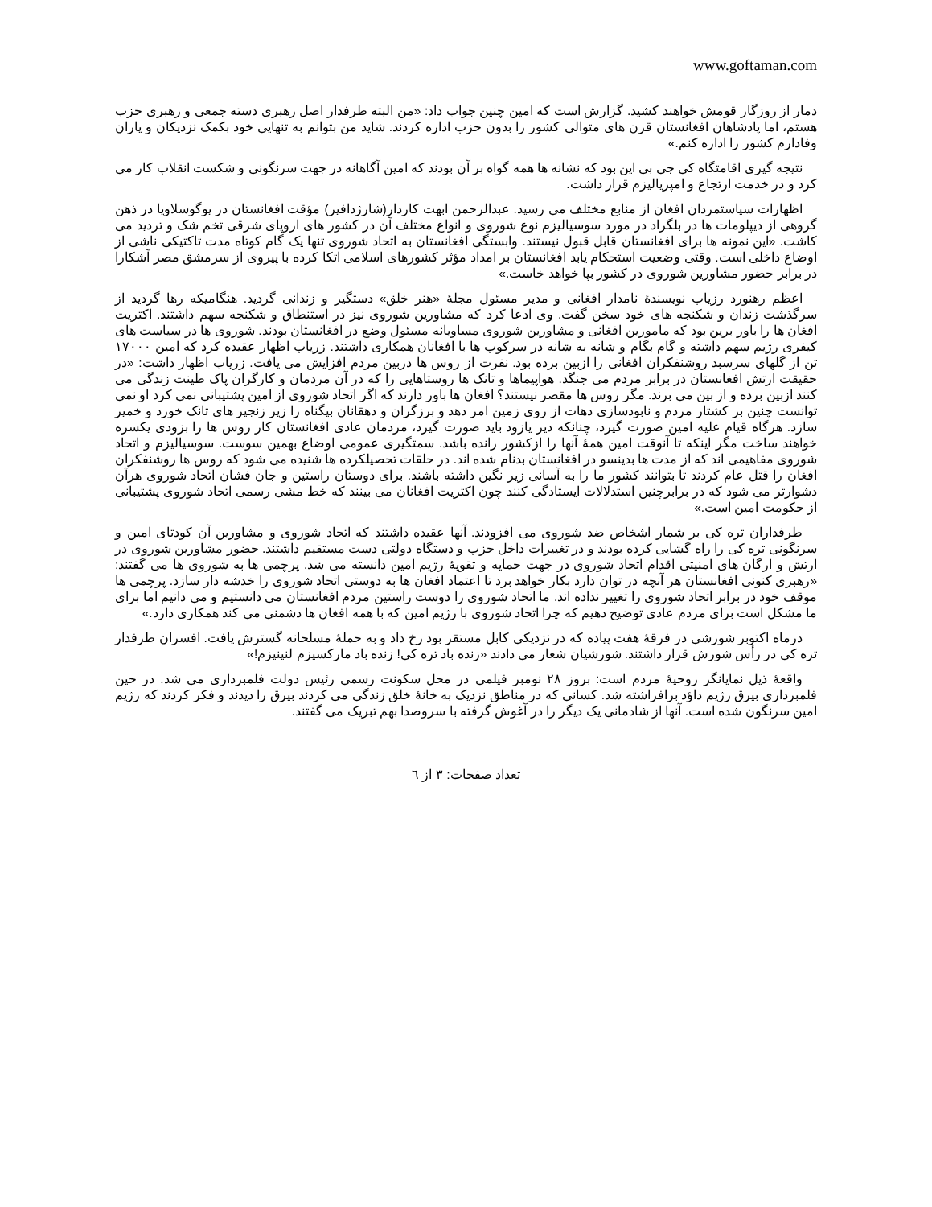www.goftaman.com
دمار از روزگار قومش خواهند کشید. گزارش است که امین چنین جواب داد: «من البته طرفدار اصل رهبری دسته جمعی و رهبری حزب هستم، اما پادشاهان افغانستان قرن های متوالی کشور را بدون حزب اداره کردند. شاید من بتوانم به تنهایی خود بکمک نزدیکان و یاران وفادارم کشور را اداره کنم.»
نتیجه گیری اقامتگاه کی جی بی این بود که نشانه ها همه گواه بر آن بودند که امین آگاهانه در جهت سرنگونی و شکست انقلاب کار می کرد و در خدمت ارتجاع و امپریالیزم قرار داشت.
اظهارات سیاستمردان افغان از منابع مختلف می رسید. عبدالرحمن ابهت کاردار(شارژدافیر) مؤقت افغانستان در یوگوسلاویا در ذهن گروهی از دیپلومات ها در بلگراد در مورد سوسیالیزم نوع شوروی و انواع مختلف آن در کشور های اروپای شرقی تخم شک و تردید می کاشت. «این نمونه ها برای افغانستان قابل قبول نیستند. وابستگی افغانستان به اتحاد شوروی تنها یک گام کوتاه مدت تاکتیکی ناشی از اوضاع داخلی است. وقتی وضعیت استحکام یابد افغانستان بر امداد مؤثر کشورهای اسلامی اتکا کرده با پیروی از سرمشق مصر آشکارا در برابر حضور مشاورین شوروی در کشور بپا خواهد خاست.»
اعظم رهنورد رزیاب نویسندۀ نامدار افغانی و مدیر مسئول مجلۀ «هنر خلق» دستگیر و زندانی گردید. هنگامیکه رها گردید از سرگذشت زندان و شکنجه های خود سخن گفت. وی ادعا کرد که مشاورین شوروی نیز در استنطاق و شکنجه سهم داشتند. اکثریت افغان ها را باور برین بود که مامورین افغانی و مشاورین شوروی مساویانه مسئول وضع در افغانستان بودند. شوروی ها در سیاست های کیفری رژیم سهم داشته و گام بگام و شانه به شانه در سرکوب ها با افغانان همکاری داشتند. زریاب اظهار عقیده کرد که امین ۱۷۰۰۰ تن از گلهای سرسبد روشنفکران افغانی را ازبین برده بود. نفرت از روس ها دربین مردم افزایش می یافت. زریاب اظهار داشت: «در حقیقت ارتش افغانستان در برابر مردم می جنگد. هواپیماها و تانک ها روستاهایی را که در آن مردمان و کارگران پاک طینت زندگی می کنند ازبین برده و از بین می برند. مگر روس ها مقصر نیستند؟ افغان ها باور دارند که اگر اتحاد شوروی از امین پشتیبانی نمی کرد او نمی توانست چنین بر کشتار مردم و نابودسازی دهات از روی زمین امر دهد و برزگران و دهقانان بیگناه را زیر زنجیر های تانک خورد و خمیر سازد. هرگاه قیام علیه امین صورت گیرد، چنانکه دیر یازود باید صورت گیرد، مردمان عادی افغانستان کار روس ها را بزودی یکسره خواهند ساخت مگر اینکه تا آنوقت امین همۀ آنها را ازکشور رانده باشد. سمتگیری عمومی اوضاع بهمین سوست. سوسیالیزم و اتحاد شوروی مفاهیمی اند که از مدت ها بدینسو در افغانستان بدنام شده اند. در حلقات تحصیلکرده ها شنیده می شود که روس ها روشنفکران افغان را قتل عام کردند تا بتوانند کشور ما را به آسانی زیر نگین داشته باشند. برای دوستان راستین و جان فشان اتحاد شوروی هرآن دشوارتر می شود که در برابرچنین استدلالات ایستادگی کنند چون اکثریت افغانان می بینند که خط مشی رسمی اتحاد شوروی پشتیبانی از حکومت امین است.»
طرفداران تره کی بر شمار اشخاص ضد شوروی می افزودند. آنها عقیده داشتند که اتحاد شوروی و مشاورین آن کودتای امین و سرنگونی تره کی را راه گشایی کرده بودند و در تغییرات داخل حزب و دستگاه دولتی دست مستقیم داشتند. حضور مشاورین شوروی در ارتش و ارگان های امنیتی اقدام اتحاد شوروی در جهت حمایه و تقویۀ رژیم امین دانسته می شد. پرچمی ها به شوروی ها می گفتند: «رهبری کنونی افغانستان هر آنچه در توان دارد بکار خواهد برد تا اعتماد افغان ها به دوستی اتحاد شوروی را خدشه دار سازد. پرچمی ها موقف خود در برابر اتحاد شوروی را تغییر نداده اند. ما اتحاد شوروی را دوست راستین مردم افغانستان می دانستیم و می دانیم اما برای ما مشکل است برای مردم عادی توضیح دهیم که چرا اتحاد شوروی با رژیم امین که با همه افغان ها دشمنی می کند همکاری دارد.»
درماه اکتوبر شورشی در فرقۀ هفت پیاده که در نزدیکی کابل مستقر بود رخ داد و به حملۀ مسلحانه گسترش یافت. افسران طرفدار تره کی در رأس شورش قرار داشتند. شورشیان شعار می دادند «زنده باد تره کی! زنده باد مارکسیزم لنینیزم!»
واقعۀ ذیل نمایانگر روحیۀ مردم است: بروز ۲۸ نومبر فیلمی در محل سکونت رسمی رئیس دولت فلمبرداری می شد. در حین فلمبرداری بیرق رژیم داؤد برافراشته شد. کسانی که در مناطق نزدیک به خانۀ خلق زندگی می کردند بیرق را دیدند و فکر کردند که رژیم امین سرنگون شده است. آنها از شادمانی یک دیگر را در آغوش گرفته با سروصدا بهم تبریک می گفتند.
تعداد صفحات: ۳ از ٦